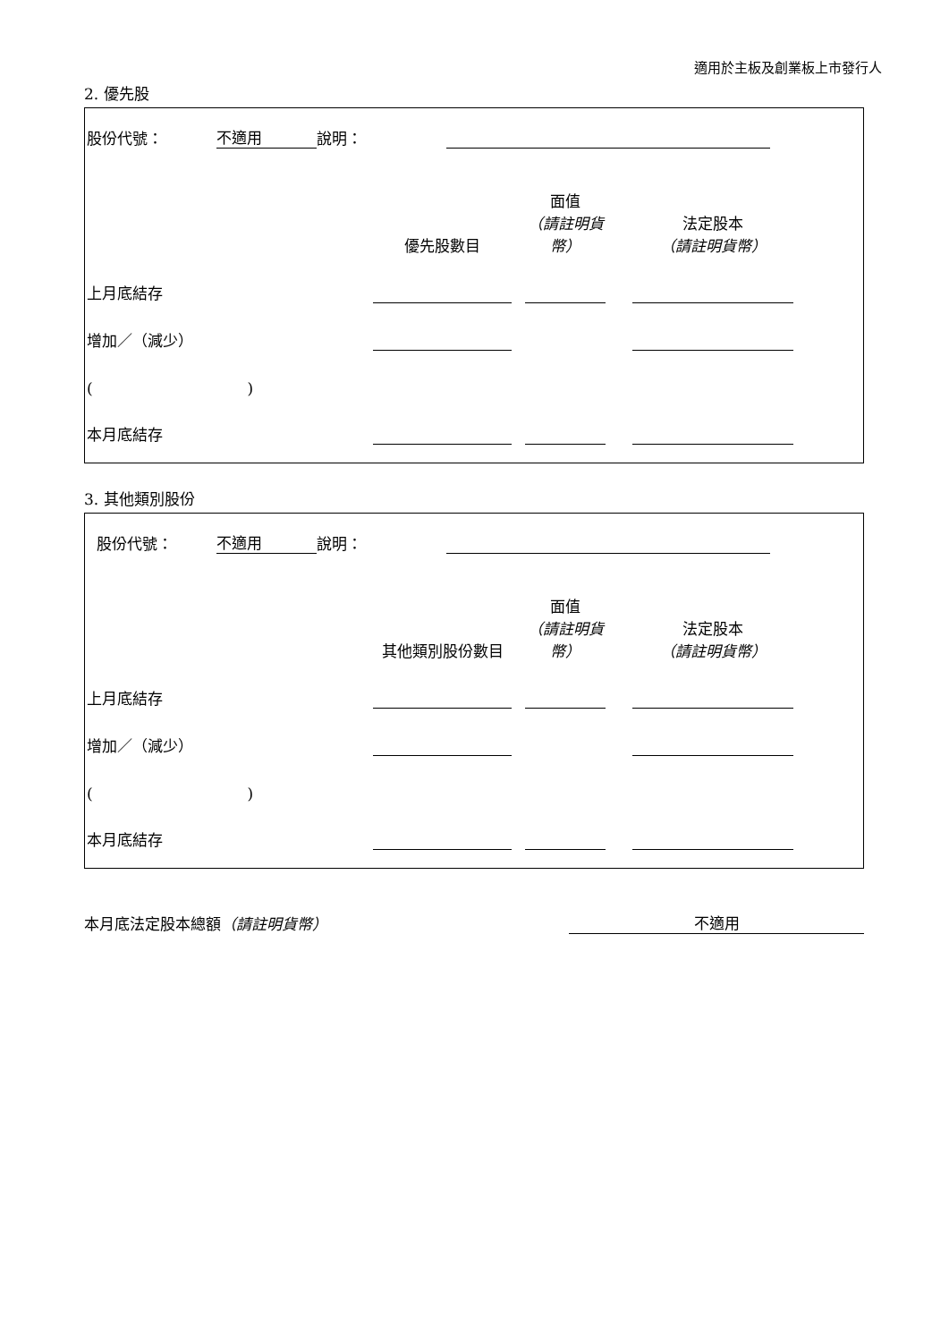適用於主板及創業板上市發行人
2. 優先股
| 股份代號： | 不適用 | 說明： | | |
| | 優先股數目 | | 面值 （請註明貨幣） | | 法定股本 （請註明貨幣） | |
| 上月底結存 | | | | | | |
| 增加／（減少） | | | | | | |
| ( ) | | | | | | |
| 本月底結存 | | | | | | |
3. 其他類別股份
| 股份代號： | 不適用 | 說明： | | |
| | 其他類別股份數目 | | 面值 （請註明貨幣） | | 法定股本 （請註明貨幣） | |
| 上月底結存 | | | | | | |
| 增加／（減少） | | | | | | |
| ( ) | | | | | | |
| 本月底結存 | | | | | | |
| 本月底法定股本總額 （請註明貨幣） | 不適用 |